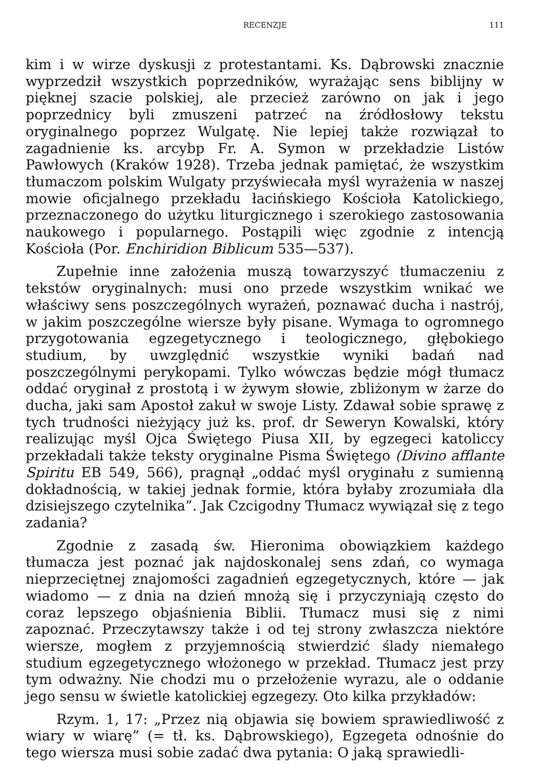RECENZJE 111
kim i w wirze dyskusji z protestantami. Ks. Dąbrowski znacznie wyprzedził wszystkich poprzedników, wyrażając sens biblijny w pięknej szacie polskiej, ale przecież zarówno on jak i jego poprzednicy byli zmuszeni patrzeć na źródłosłowy tekstu oryginalnego poprzez Wulgatę. Nie lepiej także rozwiązał to zagadnienie ks. arcybp Fr. A. Symon w przekładzie Listów Pawłowych (Kraków 1928). Trzeba jednak pamiętać, że wszystkim tłumaczom polskim Wulgaty przyświecała myśl wyrażenia w naszej mowie oficjalnego przekładu łacińskiego Kościoła Katolickiego, przeznaczonego do użytku liturgicznego i szerokiego zastosowania naukowego i popularnego. Postąpili więc zgodnie z intencją Kościoła (Por. Enchiridion Biblicum 535—537).
Zupełnie inne założenia muszą towarzyszyć tłumaczeniu z tekstów oryginalnych: musi ono przede wszystkim wnikać we właściwy sens poszczególnych wyrażeń, poznawać ducha i nastrój, w jakim poszczególne wiersze były pisane. Wymaga to ogromnego przygotowania egzegetycznego i teologicznego, głębokiego studium, by uwzględnić wszystkie wyniki badań nad poszczególnymi perykopami. Tylko wówczas będzie mógł tłumacz oddać oryginał z prostotą i w żywym słowie, zbliżonym w żarze do ducha, jaki sam Apostoł zakuł w swoje Listy. Zdawał sobie sprawę z tych trudności nieżyjący już ks. prof. dr Seweryn Kowalski, który realizując myśl Ojca Świętego Piusa XII, by egzegeci katoliccy przekładali także teksty oryginalne Pisma Świętego (Divino afflante Spiritu EB 549, 566), pragnął „oddać myśl oryginału z sumienną dokładnością, w takiej jednak formie, która byłaby zrozumiała dla dzisiejszego czytelnika”. Jak Czcigodny Tłumacz wywiązał się z tego zadania?
Zgodnie z zasadą św. Hieronima obowiązkiem każdego tłumacza jest poznać jak najdoskonalej sens zdań, co wymaga nieprzeciętnej znajomości zagadnień egzegetycznych, które — jak wiadomo — z dnia na dzień mnożą się i przyczyniają często do coraz lepszego objaśnienia Biblii. Tłumacz musi się z nimi zapoznać. Przeczytawszy także i od tej strony zwłaszcza niektóre wiersze, mogłem z przyjemnością stwierdzić ślady niemałego studium egzegetycznego włożonego w przekład. Tłumacz jest przy tym odważny. Nie chodzi mu o przełożenie wyrazu, ale o oddanie jego sensu w świetle katolickiej egzegezy. Oto kilka przykładów:
Rzym. 1, 17: „Przez nią objawia się bowiem sprawiedliwość z wiary w wiarę” (= tł. ks. Dąbrowskiego), Egzegeta odnośnie do tego wiersza musi sobie zadać dwa pytania: O jaką sprawiedli-